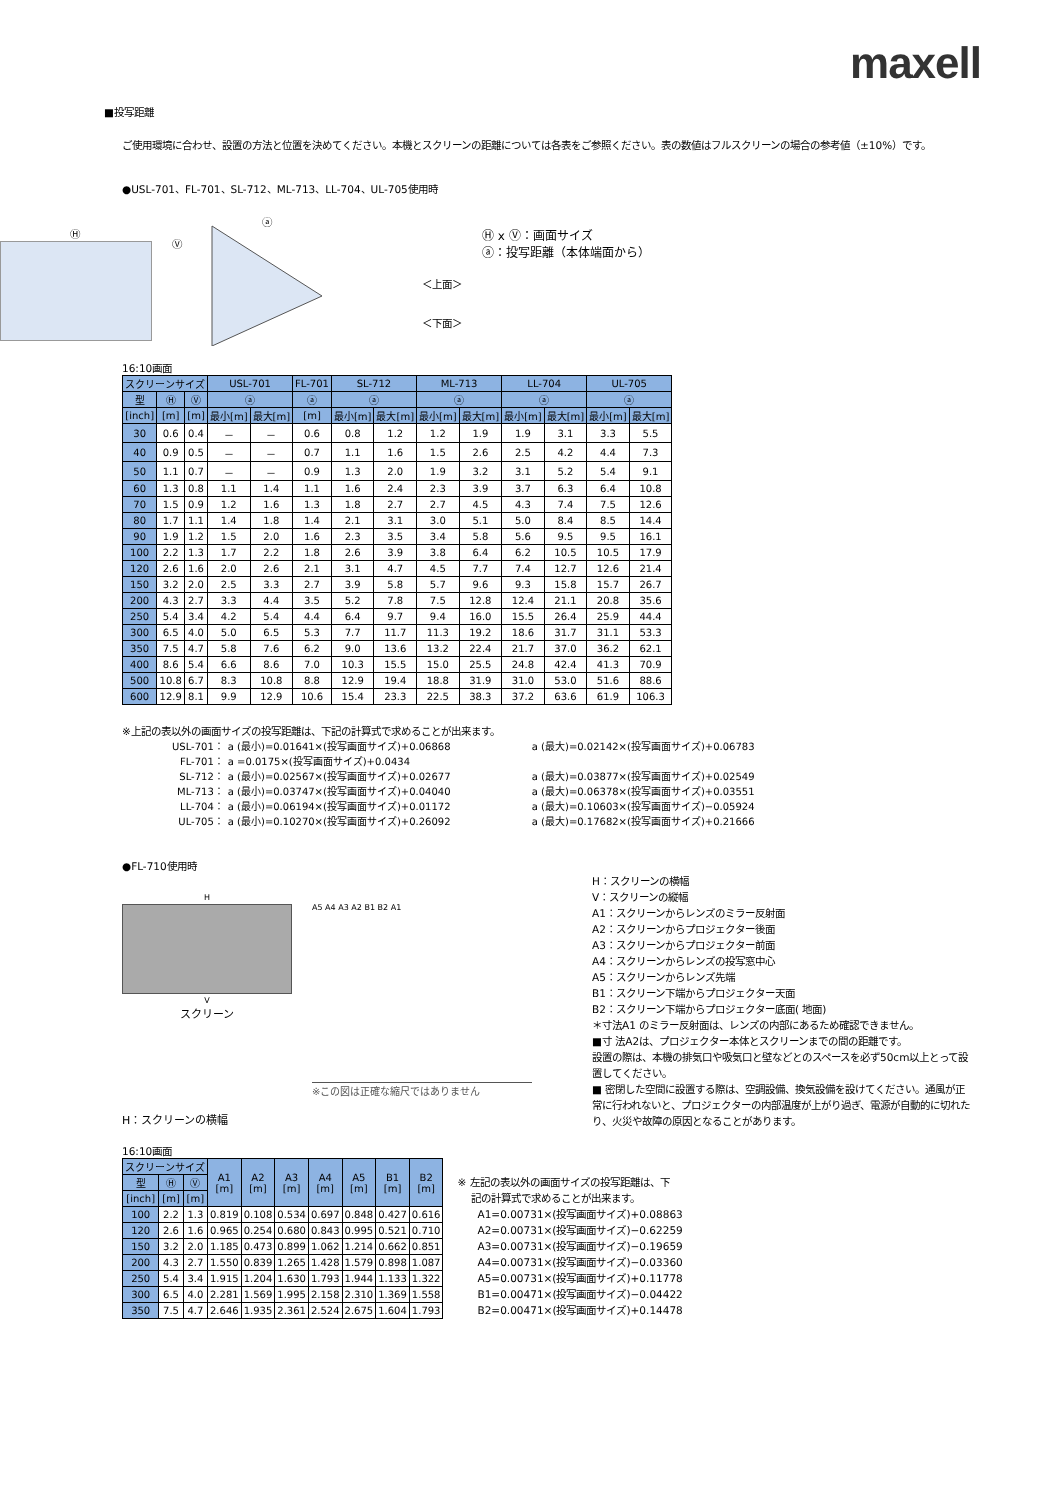maxell
■投写距離
ご使用環境に合わせ、設置の方法と位置を決めてください。本機とスクリーンの距離については各表をご参照ください。表の数値はフルスクリーンの場合の参考値（±10%）です。
●USL-701、FL-701、SL-712、ML-713、LL-704、UL-705使用時
Ⓗ
Ⓥ
ⓐ
＜上面＞
＜下面＞
Ⓗ x Ⓥ：画面サイズ
ⓐ：投写距離（本体端面から）
16:10画面
| スクリーンサイズ | | | USL-701 | | FL-701 | SL-712 | | ML-713 | | LL-704 | | UL-705 | |
| --- | --- | --- | --- | --- | --- | --- | --- | --- | --- | --- | --- | --- | --- |
| 型 | Ⓗ | Ⓥ | ⓐ | | ⓐ | ⓐ | | ⓐ | | ⓐ | | ⓐ | |
| [inch] | [m] | [m] | 最小[m] | 最大[m] | [m] | 最小[m] | 最大[m] | 最小[m] | 最大[m] | 最小[m] | 最大[m] | 最小[m] | 最大[m] |
| 30 | 0.6 | 0.4 | － | － | 0.6 | 0.8 | 1.2 | 1.2 | 1.9 | 1.9 | 3.1 | 3.3 | 5.5 |
| 40 | 0.9 | 0.5 | － | － | 0.7 | 1.1 | 1.6 | 1.5 | 2.6 | 2.5 | 4.2 | 4.4 | 7.3 |
| 50 | 1.1 | 0.7 | － | － | 0.9 | 1.3 | 2.0 | 1.9 | 3.2 | 3.1 | 5.2 | 5.4 | 9.1 |
| 60 | 1.3 | 0.8 | 1.1 | 1.4 | 1.1 | 1.6 | 2.4 | 2.3 | 3.9 | 3.7 | 6.3 | 6.4 | 10.8 |
| 70 | 1.5 | 0.9 | 1.2 | 1.6 | 1.3 | 1.8 | 2.7 | 2.7 | 4.5 | 4.3 | 7.4 | 7.5 | 12.6 |
| 80 | 1.7 | 1.1 | 1.4 | 1.8 | 1.4 | 2.1 | 3.1 | 3.0 | 5.1 | 5.0 | 8.4 | 8.5 | 14.4 |
| 90 | 1.9 | 1.2 | 1.5 | 2.0 | 1.6 | 2.3 | 3.5 | 3.4 | 5.8 | 5.6 | 9.5 | 9.5 | 16.1 |
| 100 | 2.2 | 1.3 | 1.7 | 2.2 | 1.8 | 2.6 | 3.9 | 3.8 | 6.4 | 6.2 | 10.5 | 10.5 | 17.9 |
| 120 | 2.6 | 1.6 | 2.0 | 2.6 | 2.1 | 3.1 | 4.7 | 4.5 | 7.7 | 7.4 | 12.7 | 12.6 | 21.4 |
| 150 | 3.2 | 2.0 | 2.5 | 3.3 | 2.7 | 3.9 | 5.8 | 5.7 | 9.6 | 9.3 | 15.8 | 15.7 | 26.7 |
| 200 | 4.3 | 2.7 | 3.3 | 4.4 | 3.5 | 5.2 | 7.8 | 7.5 | 12.8 | 12.4 | 21.1 | 20.8 | 35.6 |
| 250 | 5.4 | 3.4 | 4.2 | 5.4 | 4.4 | 6.4 | 9.7 | 9.4 | 16.0 | 15.5 | 26.4 | 25.9 | 44.4 |
| 300 | 6.5 | 4.0 | 5.0 | 6.5 | 5.3 | 7.7 | 11.7 | 11.3 | 19.2 | 18.6 | 31.7 | 31.1 | 53.3 |
| 350 | 7.5 | 4.7 | 5.8 | 7.6 | 6.2 | 9.0 | 13.6 | 13.2 | 22.4 | 21.7 | 37.0 | 36.2 | 62.1 |
| 400 | 8.6 | 5.4 | 6.6 | 8.6 | 7.0 | 10.3 | 15.5 | 15.0 | 25.5 | 24.8 | 42.4 | 41.3 | 70.9 |
| 500 | 10.8 | 6.7 | 8.3 | 10.8 | 8.8 | 12.9 | 19.4 | 18.8 | 31.9 | 31.0 | 53.0 | 51.6 | 88.6 |
| 600 | 12.9 | 8.1 | 9.9 | 12.9 | 10.6 | 15.4 | 23.3 | 22.5 | 38.3 | 37.2 | 63.6 | 61.9 | 106.3 |
※上記の表以外の画面サイズの投写距離は、下記の計算式で求めることが出来ます。
| USL-701： | a (最小)=0.01641×(投写画面サイズ)+0.06868 | a (最大)=0.02142×(投写画面サイズ)+0.06783 |
| FL-701： | a =0.0175×(投写画面サイズ)+0.0434 | |
| SL-712： | a (最小)=0.02567×(投写画面サイズ)+0.02677 | a (最大)=0.03877×(投写画面サイズ)+0.02549 |
| ML-713： | a (最小)=0.03747×(投写画面サイズ)+0.04040 | a (最大)=0.06378×(投写画面サイズ)+0.03551 |
| LL-704： | a (最小)=0.06194×(投写画面サイズ)+0.01172 | a (最大)=0.10603×(投写画面サイズ)−0.05924 |
| UL-705： | a (最小)=0.10270×(投写画面サイズ)+0.26092 | a (最大)=0.17682×(投写画面サイズ)+0.21666 |
●FL-710使用時
H
V
スクリーン
H：スクリーンの横幅
A5 A4 A3 A2 B1 B2 A1
※この図は正確な縮尺ではありません
H：スクリーンの横幅
V：スクリーンの縦幅
A1：スクリーンからレンズのミラー反射面
A2：スクリーンからプロジェクター後面
A3：スクリーンからプロジェクター前面
A4：スクリーンからレンズの投写窓中心
A5：スクリーンからレンズ先端
B1：スクリーン下端からプロジェクター天面
B2：スクリーン下端からプロジェクター底面( 地面)
＊寸法A1 のミラー反射面は、レンズの内部にあるため確認できません。
■寸 法A2は、プロジェクター本体とスクリーンまでの間の距離です。
設置の際は、本機の排気口や吸気口と壁などとのスペースを必ず50cm以上とって設置してください。
■ 密閉した空間に設置する際は、空調設備、換気設備を設けてください。通風が正常に行われないと、プロジェクターの内部温度が上がり過ぎ、電源が自動的に切れたり、火災や故障の原因となることがあります。
16:10画面
| スクリーンサイズ | | | A1 [m] | A2 [m] | A3 [m] | A4 [m] | A5 [m] | B1 [m] | B2 [m] |
| --- | --- | --- | --- | --- | --- | --- | --- | --- | --- |
| 型 | Ⓗ | Ⓥ | | | | | | | |
| [inch] | [m] | [m] | | | | | | | |
| 100 | 2.2 | 1.3 | 0.819 | 0.108 | 0.534 | 0.697 | 0.848 | 0.427 | 0.616 |
| 120 | 2.6 | 1.6 | 0.965 | 0.254 | 0.680 | 0.843 | 0.995 | 0.521 | 0.710 |
| 150 | 3.2 | 2.0 | 1.185 | 0.473 | 0.899 | 1.062 | 1.214 | 0.662 | 0.851 |
| 200 | 4.3 | 2.7 | 1.550 | 0.839 | 1.265 | 1.428 | 1.579 | 0.898 | 1.087 |
| 250 | 5.4 | 3.4 | 1.915 | 1.204 | 1.630 | 1.793 | 1.944 | 1.133 | 1.322 |
| 300 | 6.5 | 4.0 | 2.281 | 1.569 | 1.995 | 2.158 | 2.310 | 1.369 | 1.558 |
| 350 | 7.5 | 4.7 | 2.646 | 1.935 | 2.361 | 2.524 | 2.675 | 1.604 | 1.793 |
※ 左記の表以外の画面サイズの投写距離は、下
記の計算式で求めることが出来ます。
A1=0.00731×(投写画面サイズ)+0.08863
A2=0.00731×(投写画面サイズ)−0.62259
A3=0.00731×(投写画面サイズ)−0.19659
A4=0.00731×(投写画面サイズ)−0.03360
A5=0.00731×(投写画面サイズ)+0.11778
B1=0.00471×(投写画面サイズ)−0.04422
B2=0.00471×(投写画面サイズ)+0.14478